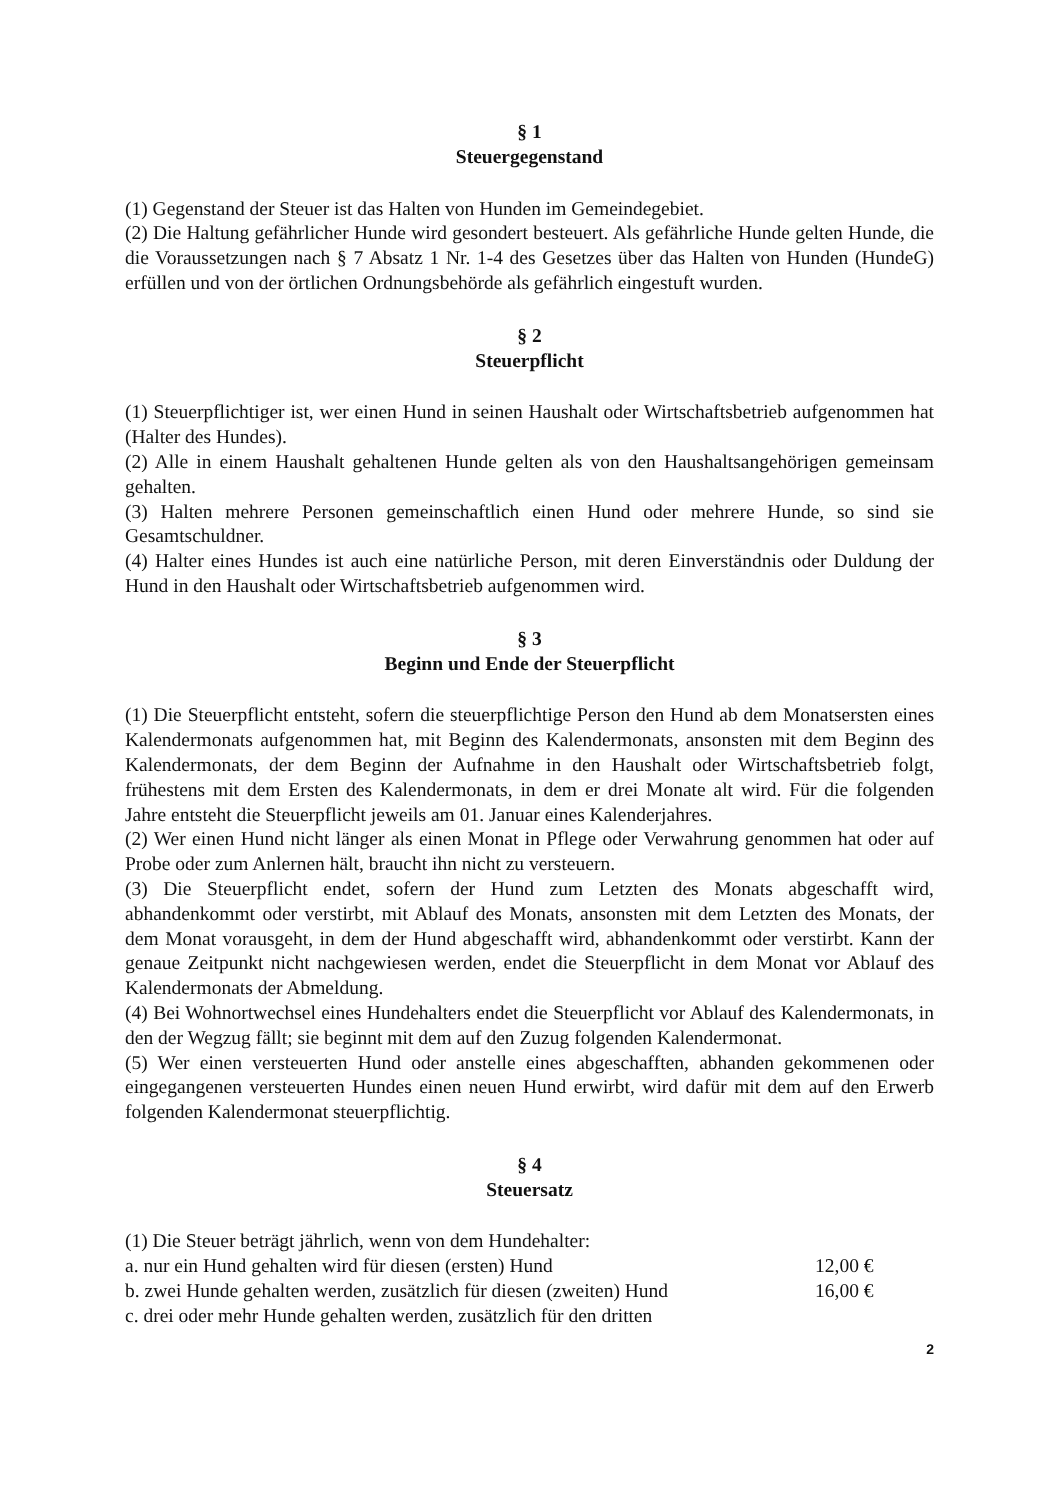§ 1
Steuergegenstand
(1) Gegenstand der Steuer ist das Halten von Hunden im Gemeindegebiet.
(2) Die Haltung gefährlicher Hunde wird gesondert besteuert. Als gefährliche Hunde gelten Hunde, die die Voraussetzungen nach § 7 Absatz 1 Nr. 1-4 des Gesetzes über das Halten von Hunden (HundeG) erfüllen und von der örtlichen Ordnungsbehörde als gefährlich eingestuft wurden.
§ 2
Steuerpflicht
(1) Steuerpflichtiger ist, wer einen Hund in seinen Haushalt oder Wirtschaftsbetrieb aufgenommen hat (Halter des Hundes).
(2) Alle in einem Haushalt gehaltenen Hunde gelten als von den Haushaltsangehörigen gemeinsam gehalten.
(3) Halten mehrere Personen gemeinschaftlich einen Hund oder mehrere Hunde, so sind sie Gesamtschuldner.
(4) Halter eines Hundes ist auch eine natürliche Person, mit deren Einverständnis oder Duldung der Hund in den Haushalt oder Wirtschaftsbetrieb aufgenommen wird.
§ 3
Beginn und Ende der Steuerpflicht
(1) Die Steuerpflicht entsteht, sofern die steuerpflichtige Person den Hund ab dem Monatsersten eines Kalendermonats aufgenommen hat, mit Beginn des Kalendermonats, ansonsten mit dem Beginn des Kalendermonats, der dem Beginn der Aufnahme in den Haushalt oder Wirtschaftsbetrieb folgt, frühestens mit dem Ersten des Kalendermonats, in dem er drei Monate alt wird. Für die folgenden Jahre entsteht die Steuerpflicht jeweils am 01. Januar eines Kalenderjahres.
(2) Wer einen Hund nicht länger als einen Monat in Pflege oder Verwahrung genommen hat oder auf Probe oder zum Anlernen hält, braucht ihn nicht zu versteuern.
(3) Die Steuerpflicht endet, sofern der Hund zum Letzten des Monats abgeschafft wird, abhandenkommt oder verstirbt, mit Ablauf des Monats, ansonsten mit dem Letzten des Monats, der dem Monat vorausgeht, in dem der Hund abgeschafft wird, abhandenkommt oder verstirbt. Kann der genaue Zeitpunkt nicht nachgewiesen werden, endet die Steuerpflicht in dem Monat vor Ablauf des Kalendermonats der Abmeldung.
(4) Bei Wohnortwechsel eines Hundehalters endet die Steuerpflicht vor Ablauf des Kalendermonats, in den der Wegzug fällt; sie beginnt mit dem auf den Zuzug folgenden Kalendermonat.
(5) Wer einen versteuerten Hund oder anstelle eines abgeschafften, abhanden gekommenen oder eingegangenen versteuerten Hundes einen neuen Hund erwirbt, wird dafür mit dem auf den Erwerb folgenden Kalendermonat steuerpflichtig.
§ 4
Steuersatz
(1) Die Steuer beträgt jährlich, wenn von dem Hundehalter:
a. nur ein Hund gehalten wird für diesen (ersten) Hund 12,00 €
b. zwei Hunde gehalten werden, zusätzlich für diesen (zweiten) Hund 16,00 €
c. drei oder mehr Hunde gehalten werden, zusätzlich für den dritten
2